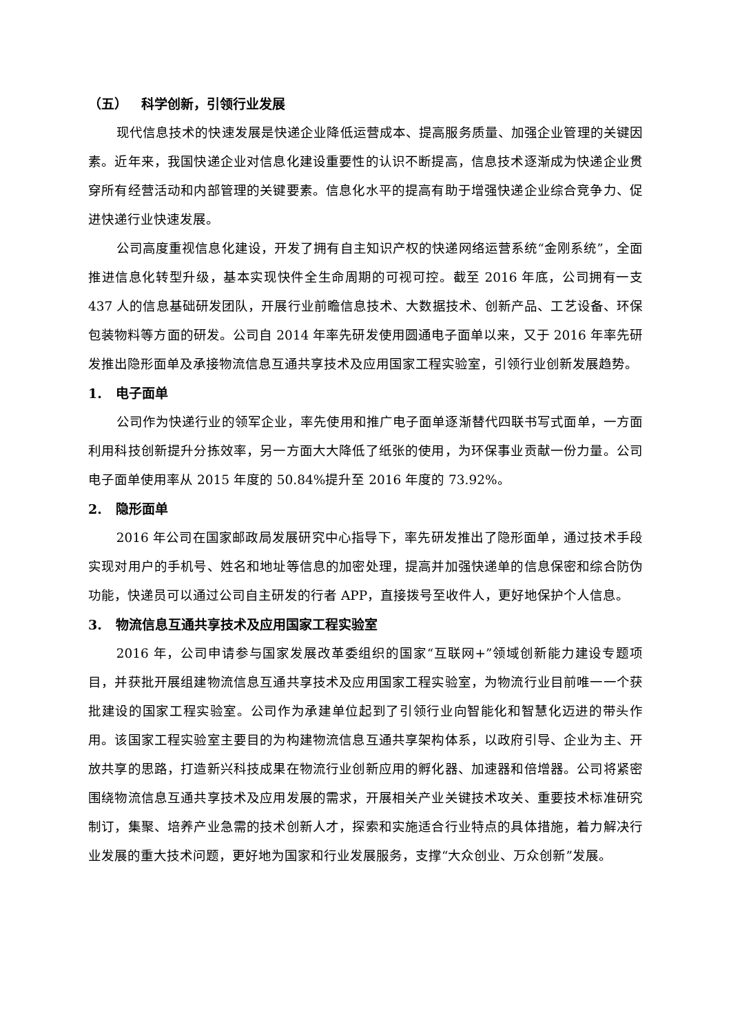（五） 科学创新，引领行业发展
现代信息技术的快速发展是快递企业降低运营成本、提高服务质量、加强企业管理的关键因素。近年来，我国快递企业对信息化建设重要性的认识不断提高，信息技术逐渐成为快递企业贯穿所有经营活动和内部管理的关键要素。信息化水平的提高有助于增强快递企业综合竞争力、促进快递行业快速发展。
公司高度重视信息化建设，开发了拥有自主知识产权的快递网络运营系统“金刚系统”，全面推进信息化转型升级，基本实现快件全生命周期的可视可控。截至 2016 年底，公司拥有一支 437 人的信息基础研发团队，开展行业前瞻信息技术、大数据技术、创新产品、工艺设备、环保包装物料等方面的研发。公司自 2014 年率先研发使用圆通电子面单以来，又于 2016 年率先研发推出隐形面单及承接物流信息互通共享技术及应用国家工程实验室，引领行业创新发展趋势。
1. 电子面单
公司作为快递行业的领军企业，率先使用和推广电子面单逐渐替代四联书写式面单，一方面利用科技创新提升分拣效率，另一方面大大降低了纸张的使用，为环保事业贡献一份力量。公司电子面单使用率从 2015 年度的 50.84%提升至 2016 年度的 73.92%。
2. 隐形面单
2016 年公司在国家邮政局发展研究中心指导下，率先研发推出了隐形面单，通过技术手段实现对用户的手机号、姓名和地址等信息的加密处理，提高并加强快递单的信息保密和综合防伪功能，快递员可以通过公司自主研发的行者 APP，直接拨号至收件人，更好地保护个人信息。
3. 物流信息互通共享技术及应用国家工程实验室
2016 年，公司申请参与国家发展改革委组织的国家“互联网+”领域创新能力建设专题项目，并获批开展组建物流信息互通共享技术及应用国家工程实验室，为物流行业目前唯一一个获批建设的国家工程实验室。公司作为承建单位起到了引领行业向智能化和智慧化迈进的带头作用。该国家工程实验室主要目的为构建物流信息互通共享架构体系，以政府引导、企业为主、开放共享的思路，打造新兴科技成果在物流行业创新应用的孵化器、加速器和倍增器。公司将紧密围绕物流信息互通共享技术及应用发展的需求，开展相关产业关键技术攻关、重要技术标准研究制订，集聚、培养产业急需的技术创新人才，探索和实施适合行业特点的具体措施，着力解决行业发展的重大技术问题，更好地为国家和行业发展服务，支撑“大众创业、万众创新”发展。